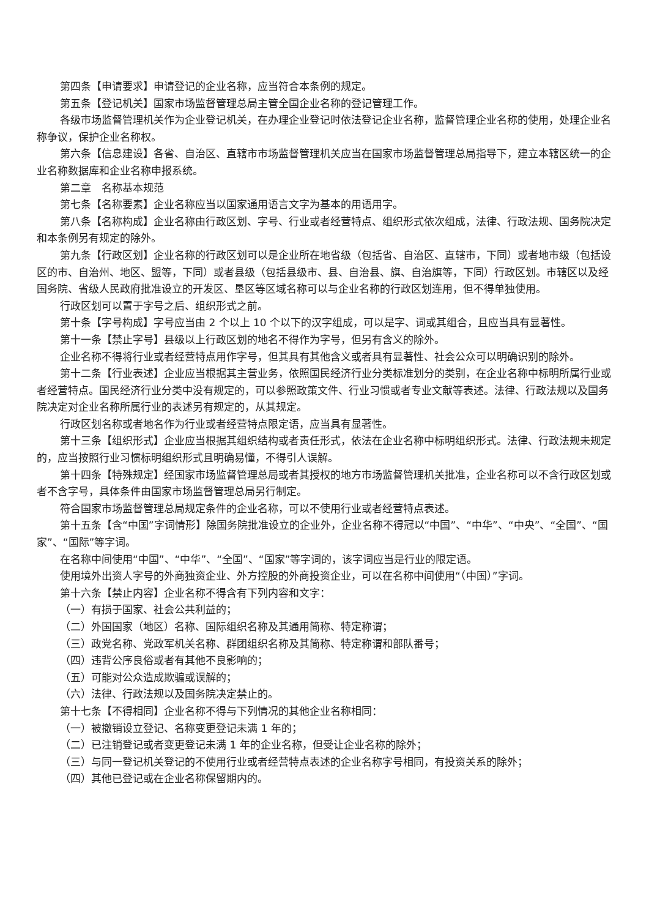第四条【申请要求】申请登记的企业名称，应当符合本条例的规定。
第五条【登记机关】国家市场监督管理总局主管全国企业名称的登记管理工作。
各级市场监督管理机关作为企业登记机关，在办理企业登记时依法登记企业名称，监督管理企业名称的使用，处理企业名称争议，保护企业名称权。
第六条【信息建设】各省、自治区、直辖市市场监督管理机关应当在国家市场监督管理总局指导下，建立本辖区统一的企业名称数据库和企业名称申报系统。
第二章　名称基本规范
第七条【名称要素】企业名称应当以国家通用语言文字为基本的用语用字。
第八条【名称构成】企业名称由行政区划、字号、行业或者经营特点、组织形式依次组成，法律、行政法规、国务院决定和本条例另有规定的除外。
第九条【行政区划】企业名称的行政区划可以是企业所在地省级（包括省、自治区、直辖市，下同）或者地市级（包括设区的市、自治州、地区、盟等，下同）或者县级（包括县级市、县、自治县、旗、自治旗等，下同）行政区划。市辖区以及经国务院、省级人民政府批准设立的开发区、垦区等区域名称可以与企业名称的行政区划连用，但不得单独使用。
行政区划可以置于字号之后、组织形式之前。
第十条【字号构成】字号应当由 2 个以上 10 个以下的汉字组成，可以是字、词或其组合，且应当具有显著性。
第十一条【禁止字号】县级以上行政区划的地名不得作为字号，但另有含义的除外。
企业名称不得将行业或者经营特点用作字号，但其具有其他含义或者具有显著性、社会公众可以明确识别的除外。
第十二条【行业表述】企业应当根据其主营业务，依照国民经济行业分类标准划分的类别，在企业名称中标明所属行业或者经营特点。国民经济行业分类中没有规定的，可以参照政策文件、行业习惯或者专业文献等表述。法律、行政法规以及国务院决定对企业名称所属行业的表述另有规定的，从其规定。
行政区划名称或者地名作为行业或者经营特点限定语，应当具有显著性。
第十三条【组织形式】企业应当根据其组织结构或者责任形式，依法在企业名称中标明组织形式。法律、行政法规未规定的，应当按照行业习惯标明组织形式且明确易懂，不得引人误解。
第十四条【特殊规定】经国家市场监督管理总局或者其授权的地方市场监督管理机关批准，企业名称可以不含行政区划或者不含字号，具体条件由国家市场监督管理总局另行制定。
符合国家市场监督管理总局规定条件的企业名称，可以不使用行业或者经营特点表述。
第十五条【含“中国”字词情形】除国务院批准设立的企业外，企业名称不得冠以“中国”、“中华”、“中央”、“全国”、“国家”、“国际”等字词。
在名称中间使用“中国”、“中华”、“全国”、“国家”等字词的，该字词应当是行业的限定语。
使用境外出资人字号的外商独资企业、外方控股的外商投资企业，可以在名称中间使用“（中国）”字词。
第十六条【禁止内容】企业名称不得含有下列内容和文字：
（一）有损于国家、社会公共利益的；
（二）外国国家（地区）名称、国际组织名称及其通用简称、特定称谓；
（三）政党名称、党政军机关名称、群团组织名称及其简称、特定称谓和部队番号；
（四）违背公序良俗或者有其他不良影响的；
（五）可能对公众造成欺骗或误解的；
（六）法律、行政法规以及国务院决定禁止的。
第十七条【不得相同】企业名称不得与下列情况的其他企业名称相同：
（一）被撤销设立登记、名称变更登记未满 1 年的；
（二）已注销登记或者变更登记未满 1 年的企业名称，但受让企业名称的除外；
（三）与同一登记机关登记的不使用行业或者经营特点表述的企业名称字号相同，有投资关系的除外；
（四）其他已登记或在企业名称保留期内的。